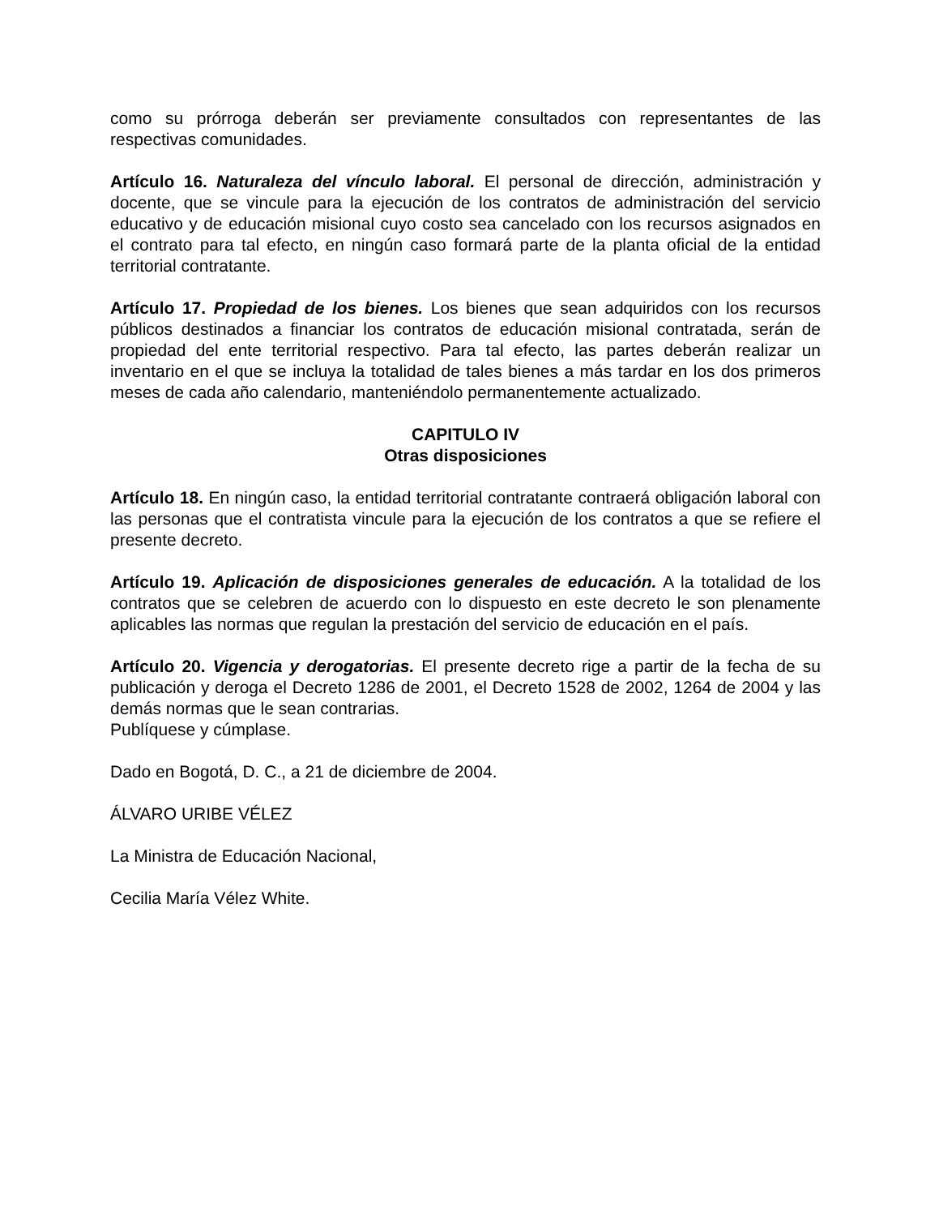como su prórroga deberán ser previamente consultados con representantes de las respectivas comunidades.
Artículo 16. Naturaleza del vínculo laboral. El personal de dirección, administración y docente, que se vincule para la ejecución de los contratos de administración del servicio educativo y de educación misional cuyo costo sea cancelado con los recursos asignados en el contrato para tal efecto, en ningún caso formará parte de la planta oficial de la entidad territorial contratante.
Artículo 17. Propiedad de los bienes. Los bienes que sean adquiridos con los recursos públicos destinados a financiar los contratos de educación misional contratada, serán de propiedad del ente territorial respectivo. Para tal efecto, las partes deberán realizar un inventario en el que se incluya la totalidad de tales bienes a más tardar en los dos primeros meses de cada año calendario, manteniéndolo permanentemente actualizado.
CAPITULO IV
Otras disposiciones
Artículo 18. En ningún caso, la entidad territorial contratante contraerá obligación laboral con las personas que el contratista vincule para la ejecución de los contratos a que se refiere el presente decreto.
Artículo 19. Aplicación de disposiciones generales de educación. A la totalidad de los contratos que se celebren de acuerdo con lo dispuesto en este decreto le son plenamente aplicables las normas que regulan la prestación del servicio de educación en el país.
Artículo 20. Vigencia y derogatorias. El presente decreto rige a partir de la fecha de su publicación y deroga el Decreto 1286 de 2001, el Decreto 1528 de 2002, 1264 de 2004 y las demás normas que le sean contrarias.
Publíquese y cúmplase.
Dado en Bogotá, D. C., a 21 de diciembre de 2004.
ÁLVARO URIBE VÉLEZ
La Ministra de Educación Nacional,
Cecilia María Vélez White.